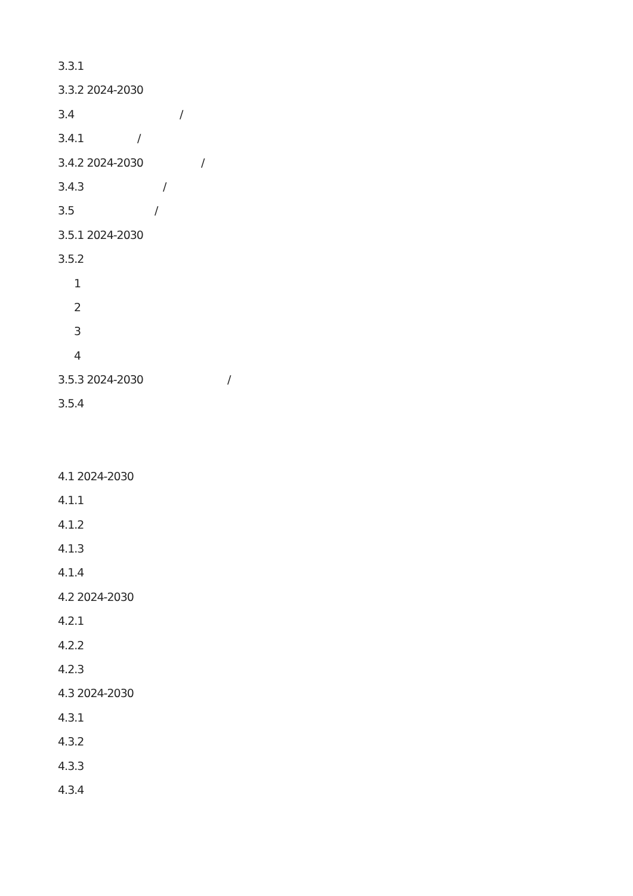3.3.1
3.3.2 2024-2030
3.4 /
3.4.1 /
3.4.2 2024-2030 /
3.4.3 /
3.5 /
3.5.1 2024-2030
3.5.2
1
2
3
4
3.5.3 2024-2030 /
3.5.4
4.1 2024-2030
4.1.1
4.1.2
4.1.3
4.1.4
4.2 2024-2030
4.2.1
4.2.2
4.2.3
4.3 2024-2030
4.3.1
4.3.2
4.3.3
4.3.4